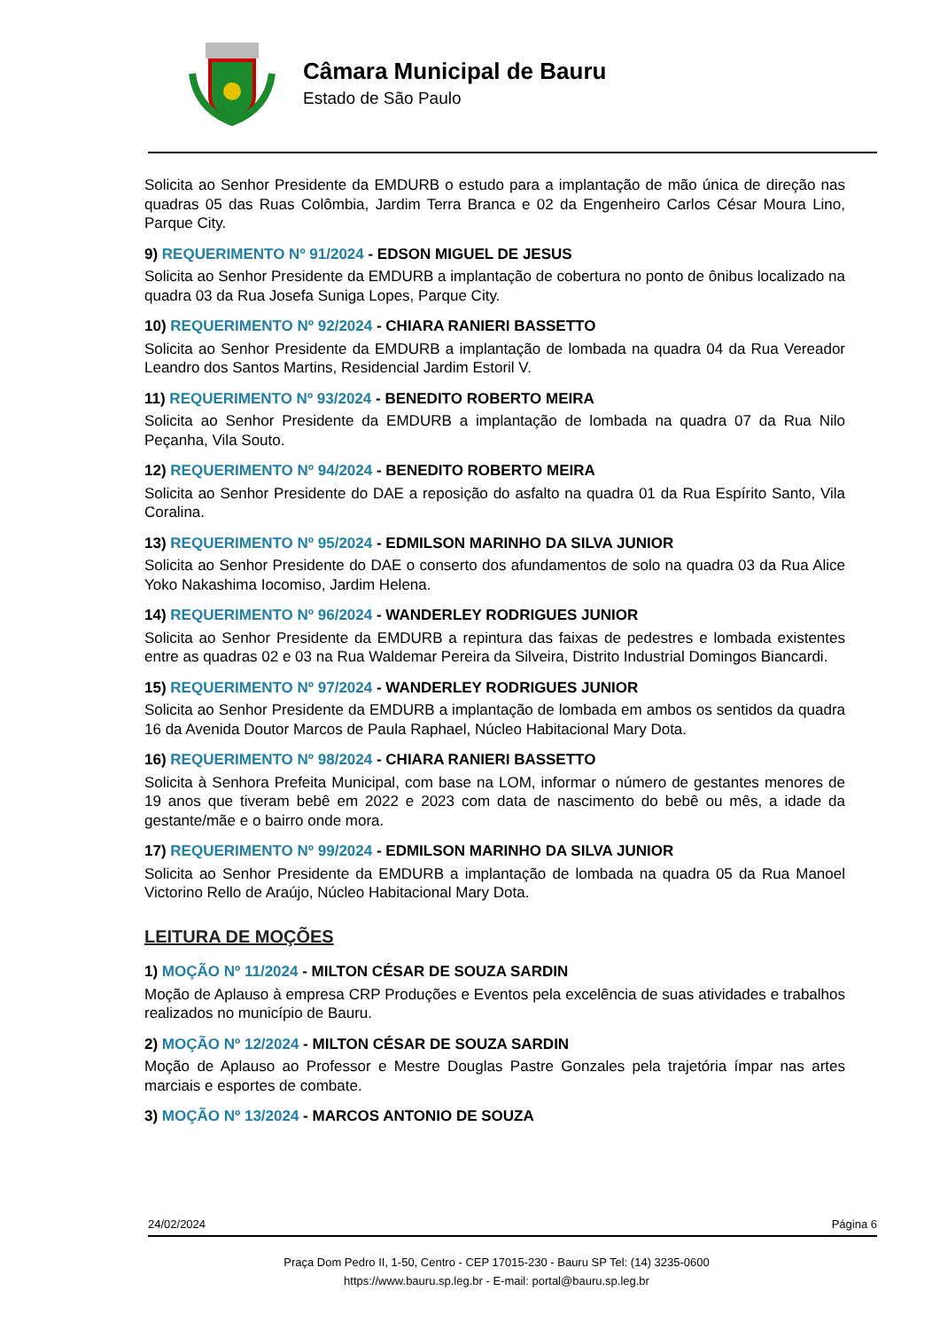Câmara Municipal de Bauru
Estado de São Paulo
Solicita ao Senhor Presidente da EMDURB o estudo para a implantação de mão única de direção nas quadras 05 das Ruas Colômbia, Jardim Terra Branca e 02 da Engenheiro Carlos César Moura Lino, Parque City.
9) REQUERIMENTO Nº 91/2024 - EDSON MIGUEL DE JESUS
Solicita ao Senhor Presidente da EMDURB a implantação de cobertura no ponto de ônibus localizado na quadra 03 da Rua Josefa Suniga Lopes, Parque City.
10) REQUERIMENTO Nº 92/2024 - CHIARA RANIERI BASSETTO
Solicita ao Senhor Presidente da EMDURB a implantação de lombada na quadra 04 da Rua Vereador Leandro dos Santos Martins, Residencial Jardim Estoril V.
11) REQUERIMENTO Nº 93/2024 - BENEDITO ROBERTO MEIRA
Solicita ao Senhor Presidente da EMDURB a implantação de lombada na quadra 07 da Rua Nilo Peçanha, Vila Souto.
12) REQUERIMENTO Nº 94/2024 - BENEDITO ROBERTO MEIRA
Solicita ao Senhor Presidente do DAE a reposição do asfalto na quadra 01 da Rua Espírito Santo, Vila Coralina.
13) REQUERIMENTO Nº 95/2024 - EDMILSON MARINHO DA SILVA JUNIOR
Solicita ao Senhor Presidente do DAE o conserto dos afundamentos de solo na quadra 03 da Rua Alice Yoko Nakashima Iocomiso, Jardim Helena.
14) REQUERIMENTO Nº 96/2024 - WANDERLEY RODRIGUES JUNIOR
Solicita ao Senhor Presidente da EMDURB a repintura das faixas de pedestres e lombada existentes entre as quadras 02 e 03 na Rua Waldemar Pereira da Silveira, Distrito Industrial Domingos Biancardi.
15) REQUERIMENTO Nº 97/2024 - WANDERLEY RODRIGUES JUNIOR
Solicita ao Senhor Presidente da EMDURB a implantação de lombada em ambos os sentidos da quadra 16 da Avenida Doutor Marcos de Paula Raphael, Núcleo Habitacional Mary Dota.
16) REQUERIMENTO Nº 98/2024 - CHIARA RANIERI BASSETTO
Solicita à Senhora Prefeita Municipal, com base na LOM, informar o número de gestantes menores de 19 anos que tiveram bebê em 2022 e 2023 com data de nascimento do bebê ou mês, a idade da gestante/mãe e o bairro onde mora.
17) REQUERIMENTO Nº 99/2024 - EDMILSON MARINHO DA SILVA JUNIOR
Solicita ao Senhor Presidente da EMDURB a implantação de lombada na quadra 05 da Rua Manoel Victorino Rello de Araújo, Núcleo Habitacional Mary Dota.
LEITURA DE MOÇÕES
1) MOÇÃO Nº 11/2024 - MILTON CÉSAR DE SOUZA SARDIN
Moção de Aplauso à empresa CRP Produções e Eventos pela excelência de suas atividades e trabalhos realizados no município de Bauru.
2) MOÇÃO Nº 12/2024 - MILTON CÉSAR DE SOUZA SARDIN
Moção de Aplauso ao Professor e Mestre Douglas Pastre Gonzales pela trajetória ímpar nas artes marciais e esportes de combate.
3) MOÇÃO Nº 13/2024 - MARCOS ANTONIO DE SOUZA
24/02/2024 Página 6
Praça Dom Pedro II, 1-50, Centro - CEP 17015-230 - Bauru SP Tel: (14) 3235-0600
https://www.bauru.sp.leg.br - E-mail: portal@bauru.sp.leg.br